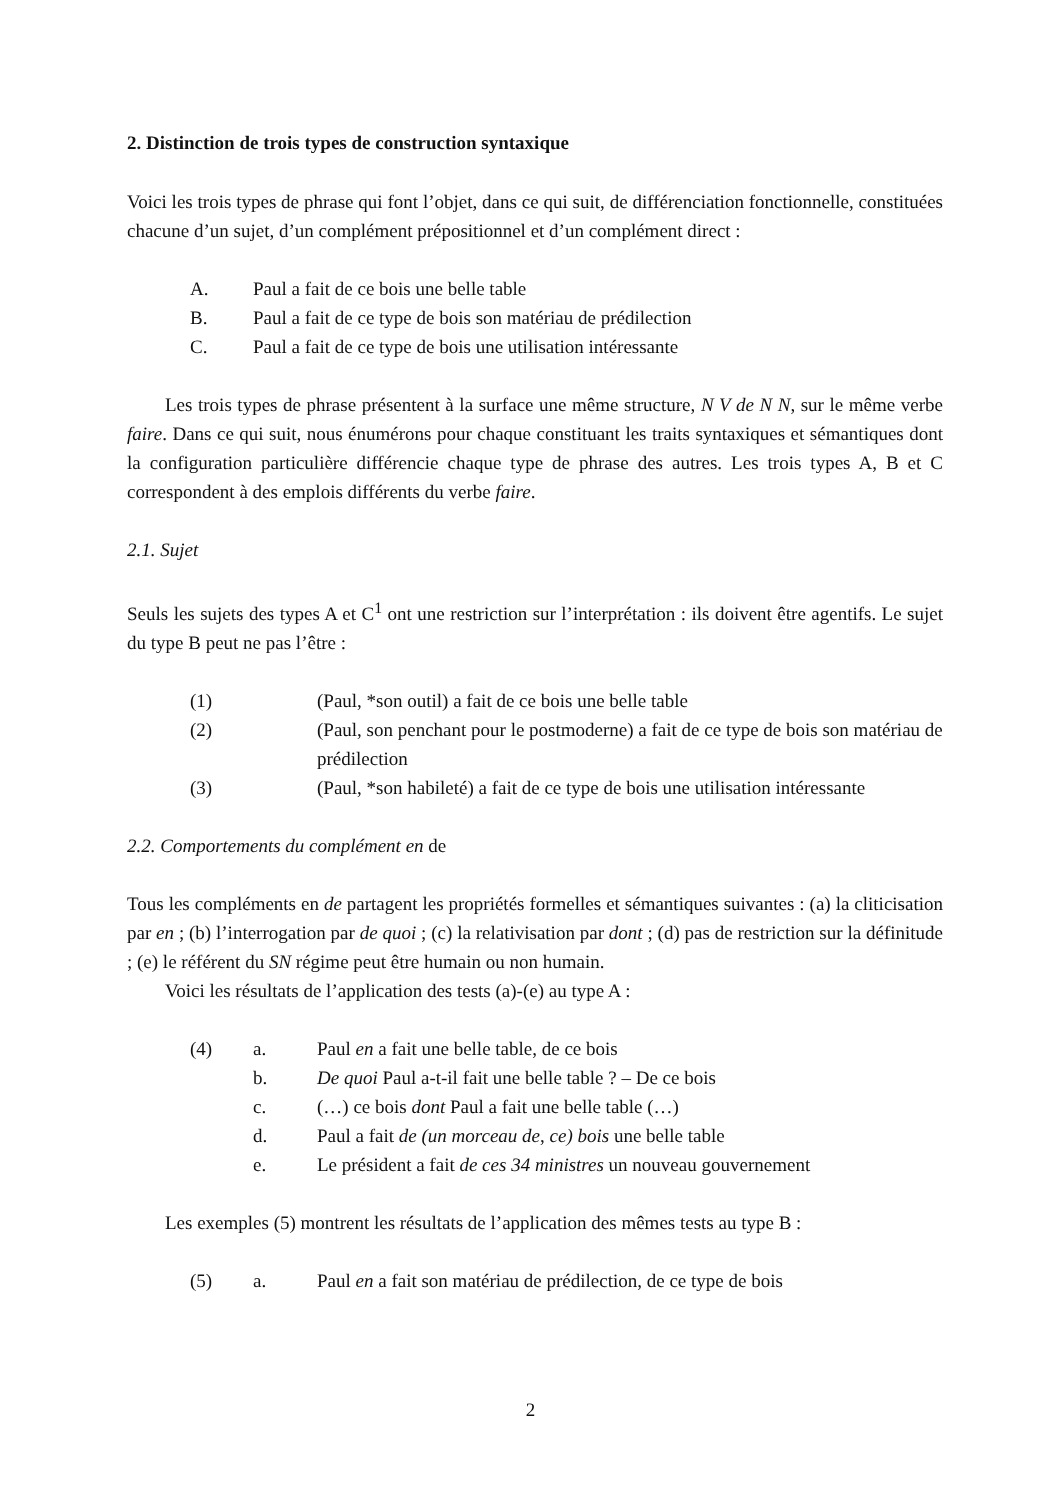2. Distinction de trois types de construction syntaxique
Voici les trois types de phrase qui font l’objet, dans ce qui suit, de différenciation fonctionnelle, constituées chacune d’un sujet, d’un complément prépositionnel et d’un complément direct :
A. Paul a fait de ce bois une belle table
B. Paul a fait de ce type de bois son matériau de prédilection
C. Paul a fait de ce type de bois une utilisation intéressante
Les trois types de phrase présentent à la surface une même structure, N V de N N, sur le même verbe faire. Dans ce qui suit, nous énumérons pour chaque constituant les traits syntaxiques et sémantiques dont la configuration particulière différencie chaque type de phrase des autres. Les trois types A, B et C correspondent à des emplois différents du verbe faire.
2.1. Sujet
Seuls les sujets des types A et C<sup>1</sup> ont une restriction sur l’interprétation : ils doivent être agentifs. Le sujet du type B peut ne pas l’être :
(1) (Paul, *son outil) a fait de ce bois une belle table
(2) (Paul, son penchant pour le postmoderne) a fait de ce type de bois son matériau de prédilection
(3) (Paul, *son habileté) a fait de ce type de bois une utilisation intéressante
2.2. Comportements du complément en de
Tous les compléments en de partagent les propriétés formelles et sémantiques suivantes : (a) la cliticisation par en ; (b) l’interrogation par de quoi ; (c) la relativisation par dont ; (d) pas de restriction sur la définitude ; (e) le référent du SN régime peut être humain ou non humain.
Voici les résultats de l’application des tests (a)-(e) au type A :
(4) a. Paul en a fait une belle table, de ce bois
b. De quoi Paul a-t-il fait une belle table ? – De ce bois
c. (…) ce bois dont Paul a fait une belle table (…)
d. Paul a fait de (un morceau de, ce) bois une belle table
e. Le président a fait de ces 34 ministres un nouveau gouvernement
Les exemples (5) montrent les résultats de l’application des mêmes tests au type B :
(5) a. Paul en a fait son matériau de prédilection, de ce type de bois
2